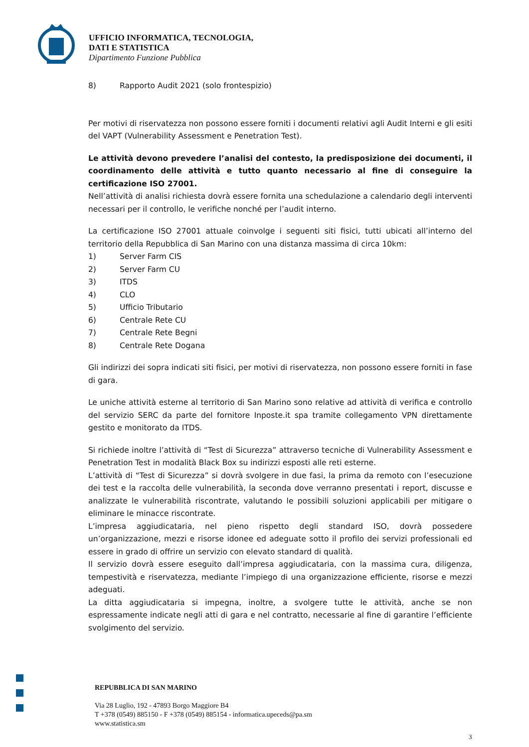UFFICIO INFORMATICA, TECNOLOGIA,
DATI E STATISTICA
Dipartimento Funzione Pubblica
8) Rapporto Audit 2021 (solo frontespizio)
Per motivi di riservatezza non possono essere forniti i documenti relativi agli Audit Interni e gli esiti del VAPT (Vulnerability Assessment e Penetration Test).
Le attività devono prevedere l’analisi del contesto, la predisposizione dei documenti, il coordinamento delle attività e tutto quanto necessario al fine di conseguire la certificazione ISO 27001.
Nell’attività di analisi richiesta dovrà essere fornita una schedulazione a calendario degli interventi necessari per il controllo, le verifiche nonché per l’audit interno.
La certificazione ISO 27001 attuale coinvolge i seguenti siti fisici, tutti ubicati all’interno del territorio della Repubblica di San Marino con una distanza massima di circa 10km:
1) Server Farm CIS
2) Server Farm CU
3) ITDS
4) CLO
5) Ufficio Tributario
6) Centrale Rete CU
7) Centrale Rete Begni
8) Centrale Rete Dogana
Gli indirizzi dei sopra indicati siti fisici, per motivi di riservatezza, non possono essere forniti in fase di gara.
Le uniche attività esterne al territorio di San Marino sono relative ad attività di verifica e controllo del servizio SERC da parte del fornitore Inposte.it spa tramite collegamento VPN direttamente gestito e monitorato da ITDS.
Si richiede inoltre l’attività di “Test di Sicurezza” attraverso tecniche di Vulnerability Assessment e Penetration Test in modalità Black Box su indirizzi esposti alle reti esterne.
L’attività di “Test di Sicurezza” si dovrà svolgere in due fasi, la prima da remoto con l’esecuzione dei test e la raccolta delle vulnerabilità, la seconda dove verranno presentati i report, discusse e analizzate le vulnerabilità riscontrate, valutando le possibili soluzioni applicabili per mitigare o eliminare le minacce riscontrate.
L’impresa aggiudicataria, nel pieno rispetto degli standard ISO, dovrà possedere un’organizzazione, mezzi e risorse idonee ed adeguate sotto il profilo dei servizi professionali ed essere in grado di offrire un servizio con elevato standard di qualità.
Il servizio dovrà essere eseguito dall’impresa aggiudicataria, con la massima cura, diligenza, tempestività e riservatezza, mediante l’impiego di una organizzazione efficiente, risorse e mezzi adeguati.
La ditta aggiudicataria si impegna, inoltre, a svolgere tutte le attività, anche se non espressamente indicate negli atti di gara e nel contratto, necessarie al fine di garantire l’efficiente svolgimento del servizio.
REPUBBLICA DI SAN MARINO
Via 28 Luglio, 192 - 47893 Borgo Maggiore B4
T +378 (0549) 885150 - F +378 (0549) 885154 - informatica.upeceds@pa.sm
www.statistica.sm
3